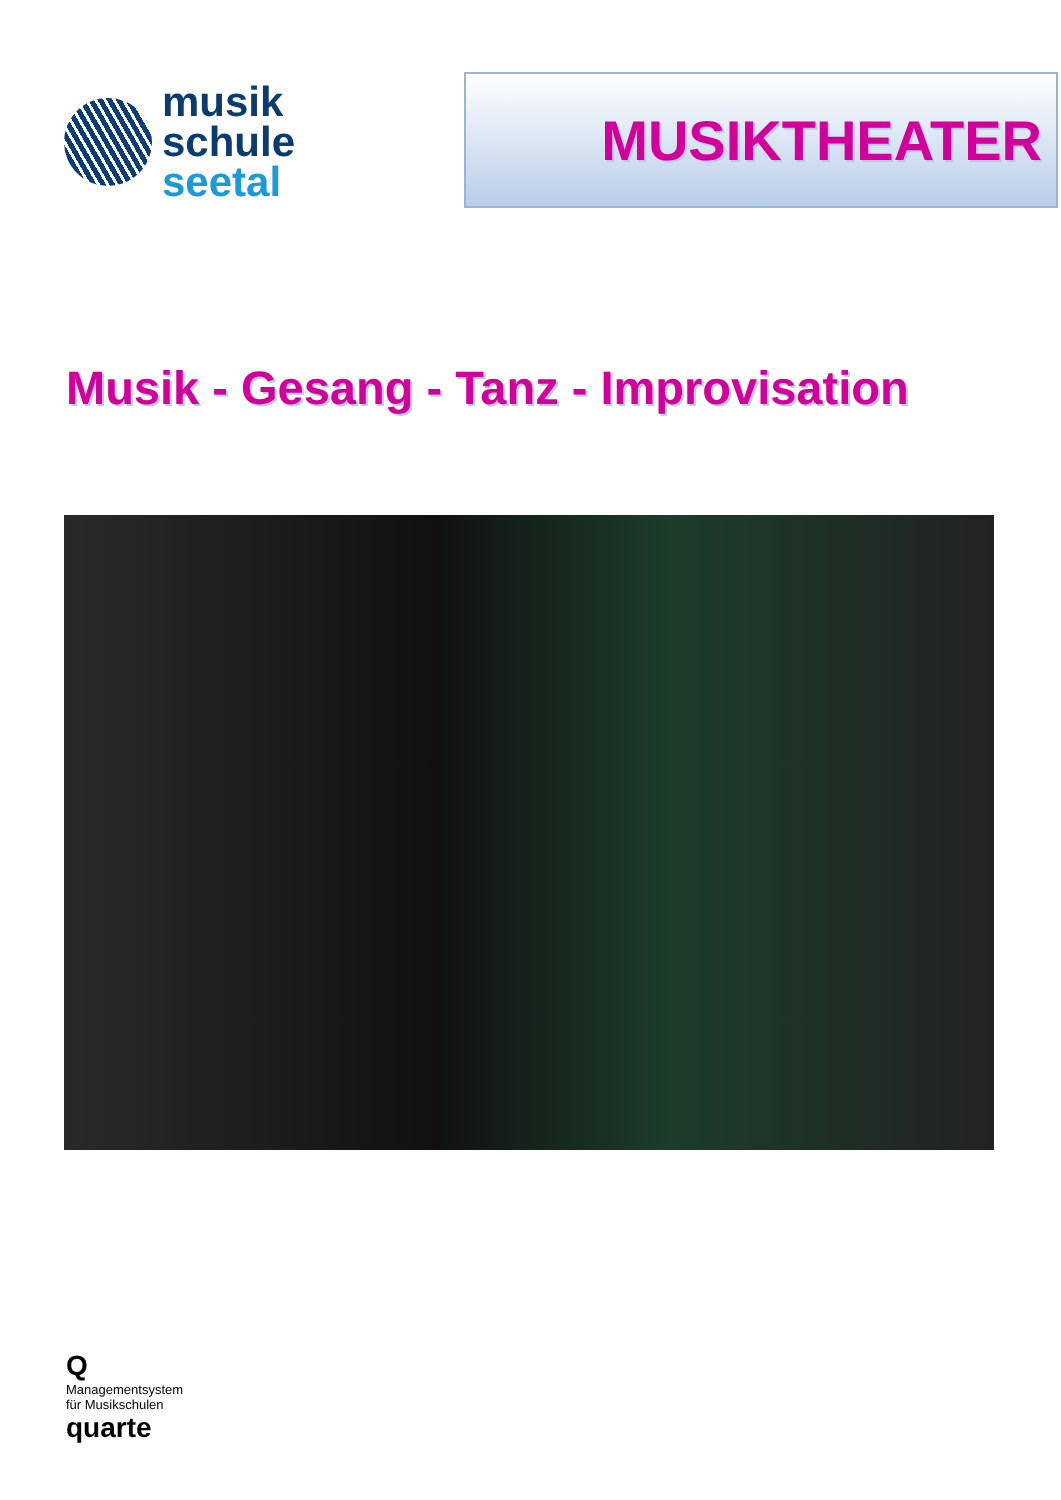musik
schule
seetal
MUSIKTHEATER
Musik - Gesang - Tanz - Improvisation
Q
Managementsystem
für Musikschulen
quarte